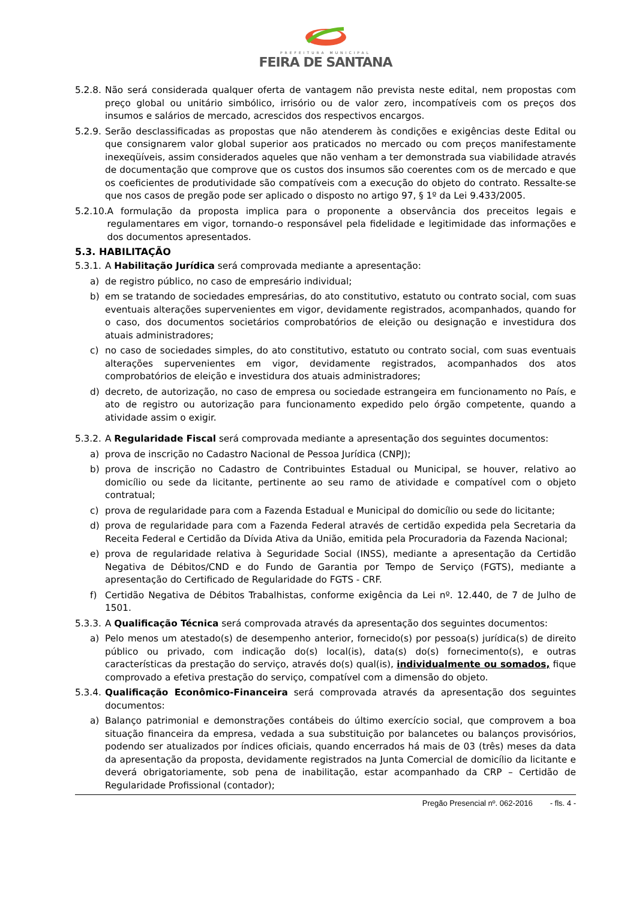PREFEITURA MUNICIPAL
FEIRA DE SANTANA
5.2.8. Não será considerada qualquer oferta de vantagem não prevista neste edital, nem propostas com preço global ou unitário simbólico, irrisório ou de valor zero, incompatíveis com os preços dos insumos e salários de mercado, acrescidos dos respectivos encargos.
5.2.9. Serão desclassificadas as propostas que não atenderem às condições e exigências deste Edital ou que consignarem valor global superior aos praticados no mercado ou com preços manifestamente inexeqüíveis, assim considerados aqueles que não venham a ter demonstrada sua viabilidade através de documentação que comprove que os custos dos insumos são coerentes com os de mercado e que os coeficientes de produtividade são compatíveis com a execução do objeto do contrato. Ressalte-se que nos casos de pregão pode ser aplicado o disposto no artigo 97, § 1º da Lei 9.433/2005.
5.2.10. A formulação da proposta implica para o proponente a observância dos preceitos legais e regulamentares em vigor, tornando-o responsável pela fidelidade e legitimidade das informações e dos documentos apresentados.
5.3. HABILITAÇÃO
5.3.1. A Habilitação Jurídica será comprovada mediante a apresentação:
a) de registro público, no caso de empresário individual;
b) em se tratando de sociedades empresárias, do ato constitutivo, estatuto ou contrato social, com suas eventuais alterações supervenientes em vigor, devidamente registrados, acompanhados, quando for o caso, dos documentos societários comprobatórios de eleição ou designação e investidura dos atuais administradores;
c) no caso de sociedades simples, do ato constitutivo, estatuto ou contrato social, com suas eventuais alterações supervenientes em vigor, devidamente registrados, acompanhados dos atos comprobatórios de eleição e investidura dos atuais administradores;
d) decreto, de autorização, no caso de empresa ou sociedade estrangeira em funcionamento no País, e ato de registro ou autorização para funcionamento expedido pelo órgão competente, quando a atividade assim o exigir.
5.3.2. A Regularidade Fiscal será comprovada mediante a apresentação dos seguintes documentos:
a) prova de inscrição no Cadastro Nacional de Pessoa Jurídica (CNPJ);
b) prova de inscrição no Cadastro de Contribuintes Estadual ou Municipal, se houver, relativo ao domicílio ou sede da licitante, pertinente ao seu ramo de atividade e compatível com o objeto contratual;
c) prova de regularidade para com a Fazenda Estadual e Municipal do domicílio ou sede do licitante;
d) prova de regularidade para com a Fazenda Federal através de certidão expedida pela Secretaria da Receita Federal e Certidão da Dívida Ativa da União, emitida pela Procuradoria da Fazenda Nacional;
e) prova de regularidade relativa à Seguridade Social (INSS), mediante a apresentação da Certidão Negativa de Débitos/CND e do Fundo de Garantia por Tempo de Serviço (FGTS), mediante a apresentação do Certificado de Regularidade do FGTS - CRF.
f) Certidão Negativa de Débitos Trabalhistas, conforme exigência da Lei nº. 12.440, de 7 de Julho de 1501.
5.3.3. A Qualificação Técnica será comprovada através da apresentação dos seguintes documentos:
a) Pelo menos um atestado(s) de desempenho anterior, fornecido(s) por pessoa(s) jurídica(s) de direito público ou privado, com indicação do(s) local(is), data(s) do(s) fornecimento(s), e outras características da prestação do serviço, através do(s) qual(is), individualmente ou somados, fique comprovado a efetiva prestação do serviço, compatível com a dimensão do objeto.
5.3.4. Qualificação Econômico-Financeira será comprovada através da apresentação dos seguintes documentos:
a) Balanço patrimonial e demonstrações contábeis do último exercício social, que comprovem a boa situação financeira da empresa, vedada a sua substituição por balancetes ou balanços provisórios, podendo ser atualizados por índices oficiais, quando encerrados há mais de 03 (três) meses da data da apresentação da proposta, devidamente registrados na Junta Comercial de domicílio da licitante e deverá obrigatoriamente, sob pena de inabilitação, estar acompanhado da CRP – Certidão de Regularidade Profissional (contador);
Pregão Presencial nº. 062-2016 - fls. 4 -